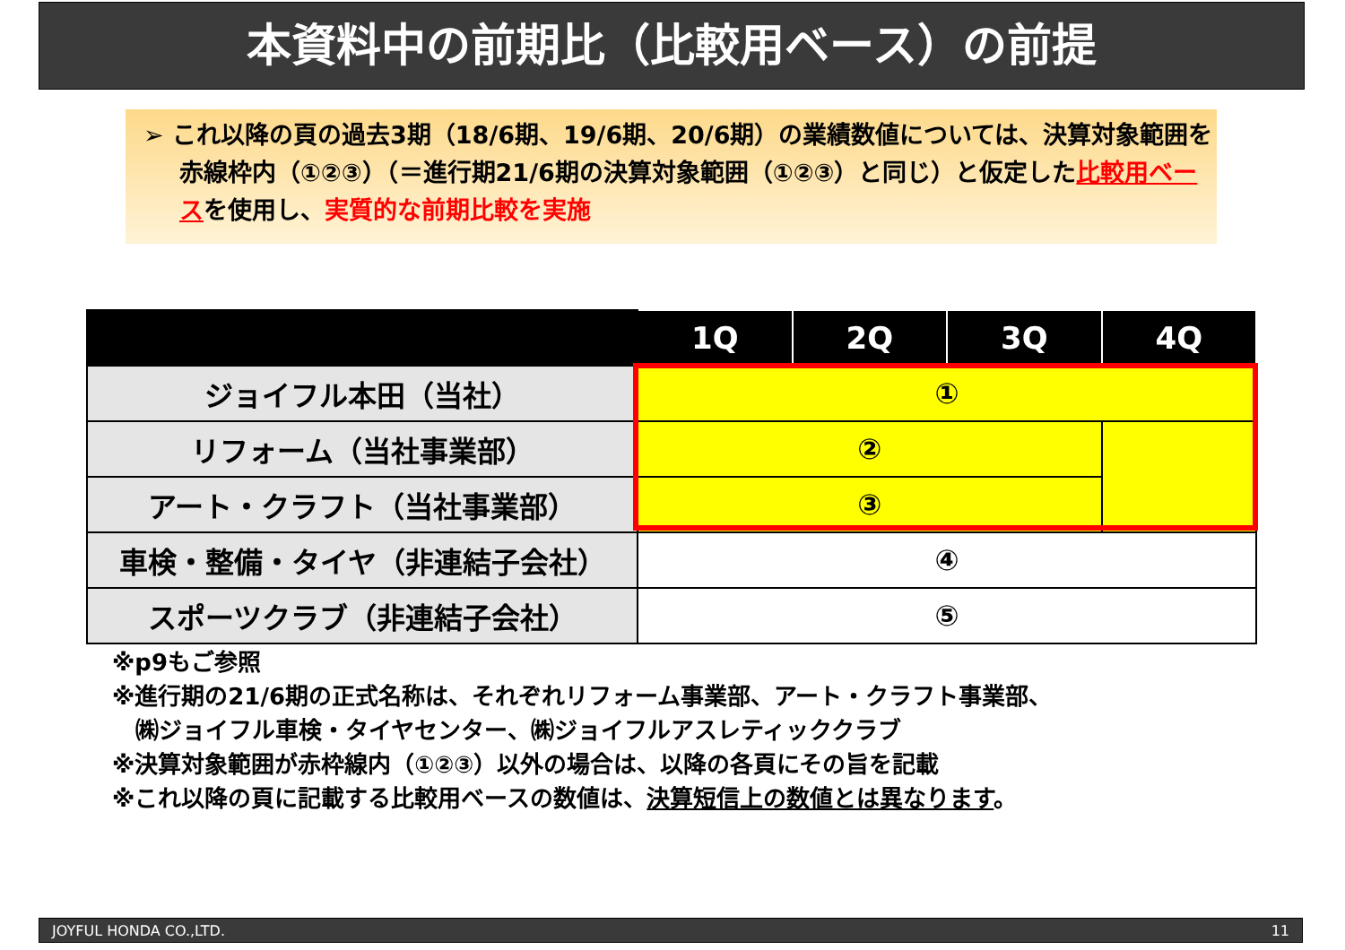本資料中の前期比（比較用ベース）の前提
➢ これ以降の頁の過去3期（18/6期、19/6期、20/6期）の業績数値については、決算対象範囲を赤線枠内（①②③）（＝進行期21/6期の決算対象範囲（①②③）と同じ）と仮定した比較用ベースを使用し、実質的な前期比較を実施
| | 1Q | 2Q | 3Q | 4Q |
| --- | --- | --- | --- | --- |
| ジョイフル本田（当社） | ① | | | |
| リフォーム（当社事業部） | ② | | | |
| アート・クラフト（当社事業部） | ③ | | | |
| 車検・整備・タイヤ（非連結子会社） | ④ | | | |
| スポーツクラブ（非連結子会社） | ⑤ | | | |
※p9もご参照
※進行期の21/6期の正式名称は、それぞれリフォーム事業部、アート・クラフト事業部、
　㈱ジョイフル車検・タイヤセンター、㈱ジョイフルアスレティッククラブ
※決算対象範囲が赤枠線内（①②③）以外の場合は、以降の各頁にその旨を記載
※これ以降の頁に記載する比較用ベースの数値は、決算短信上の数値とは異なります。
JOYFUL HONDA CO.,LTD. 11